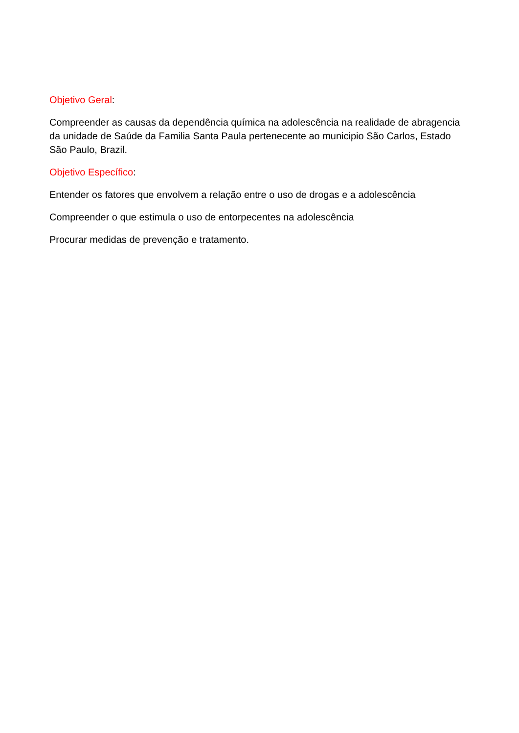Objetivo Geral:
Compreender as causas da dependência química na adolescência na realidade de abragencia da unidade de Saúde da Familia Santa Paula pertenecente ao municipio São Carlos, Estado São Paulo, Brazil.
Objetivo Específico:
Entender os fatores que envolvem a relação entre o uso de drogas e a adolescência
Compreender o que estimula o uso de entorpecentes na adolescência
Procurar medidas de prevenção e tratamento.